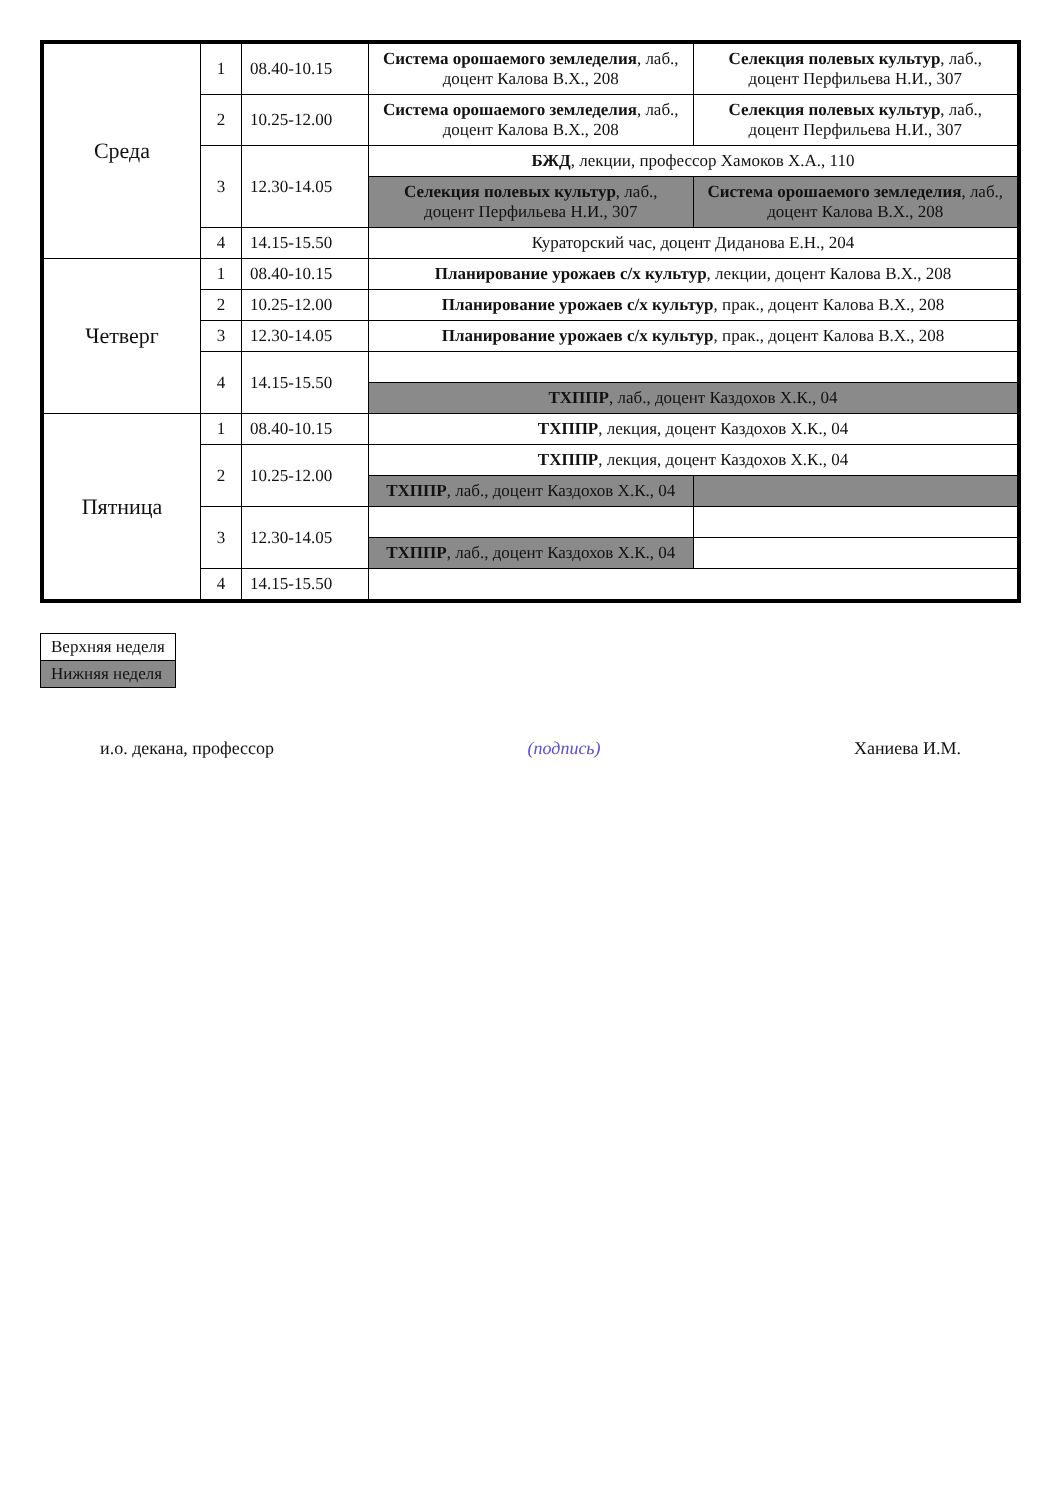| Среда | 1 | 08.40-10.15 | Система орошаемого земледелия , лаб., доцент Калова В.Х., 208 | Селекция полевых культур , лаб., доцент Перфильева Н.И., 307 |
| | 2 | 10.25-12.00 | Система орошаемого земледелия , лаб., доцент Калова В.Х., 208 | Селекция полевых культур , лаб., доцент Перфильева Н.И., 307 |
| | 3 | 12.30-14.05 | БЖД , лекции, профессор Хамоков Х.А., 110 | |
| | | | Селекция полевых культур , лаб., доцент Перфильева Н.И., 307 | Система орошаемого земледелия , лаб., доцент Калова В.Х., 208 |
| | 4 | 14.15-15.50 | Кураторский час, доцент Диданова Е.Н., 204 | |
| Четверг | 1 | 08.40-10.15 | Планирование урожаев с/х культур , лекции, доцент Калова В.Х., 208 | |
| | 2 | 10.25-12.00 | Планирование урожаев с/х культур , прак., доцент Калова В.Х., 208 | |
| | 3 | 12.30-14.05 | Планирование урожаев с/х культур , прак., доцент Калова В.Х., 208 | |
| | 4 | 14.15-15.50 | | |
| | | | ТХППР , лаб., доцент Каздохов Х.К., 04 | |
| Пятница | 1 | 08.40-10.15 | ТХППР , лекция, доцент Каздохов Х.К., 04 | |
| | 2 | 10.25-12.00 | ТХППР , лекция, доцент Каздохов Х.К., 04 | |
| | | | ТХППР , лаб., доцент Каздохов Х.К., 04 | |
| | 3 | 12.30-14.05 | | |
| | | | ТХППР , лаб., доцент Каздохов Х.К., 04 | |
| | 4 | 14.15-15.50 | | |
| Верхняя неделя |
| Нижняя неделя |
и.о. декана, профессор (подпись) Ханиева И.М.